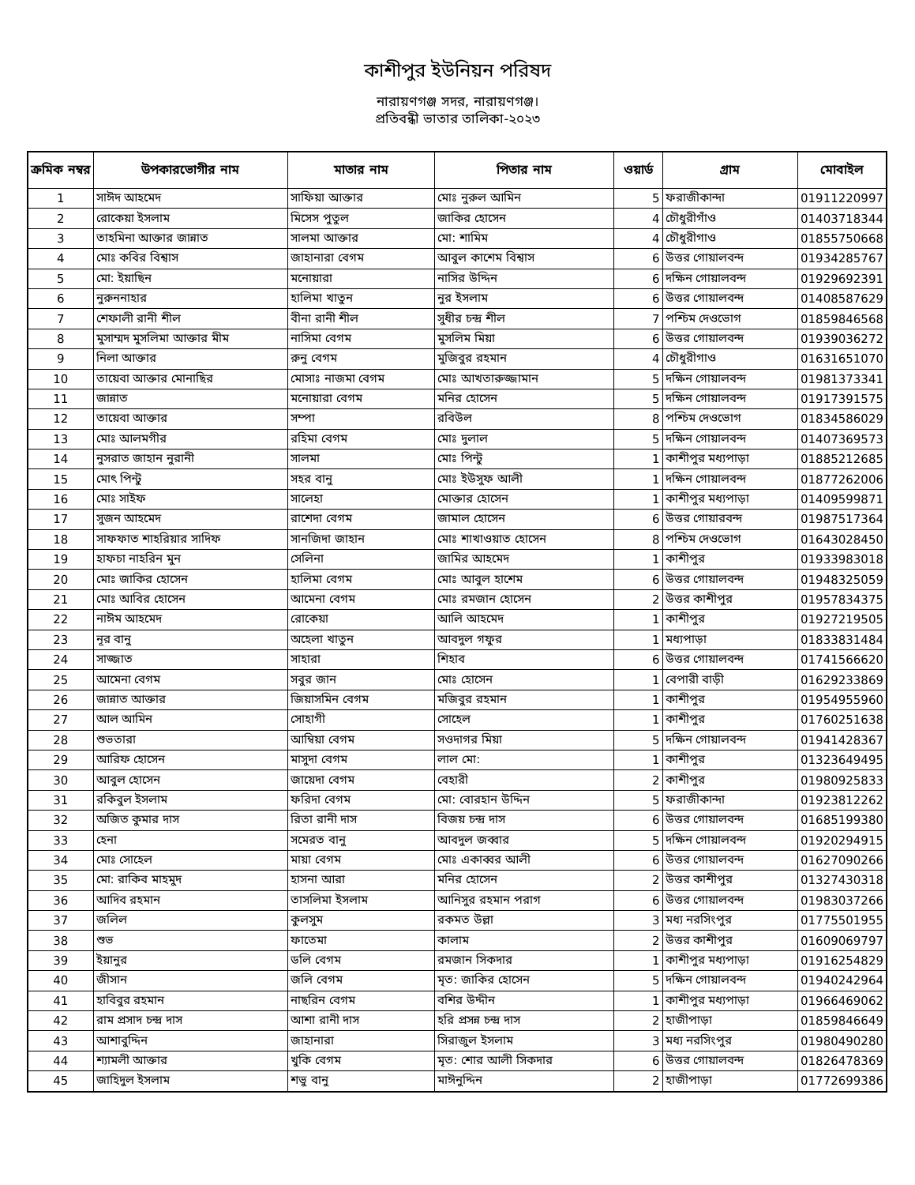কাশীপুর ইউনিয়ন পরিষদ
নারায়ণগঞ্জ সদর, নারায়ণগঞ্জ।
প্রতিবন্ধী ভাতার তালিকা-২০২৩
| ক্রমিক নম্বর | উপকারভোগীর নাম | মাতার নাম | পিতার নাম | ওয়ার্ড | গ্রাম | মোবাইল |
| --- | --- | --- | --- | --- | --- | --- |
| 1 | সাঈদ আহমেদ | সাফিয়া আক্তার | মোঃ নুরুল আমিন | 5 | ফরাজীকান্দা | 01911220997 |
| 2 | রোকেয়া ইসলাম | মিসেস পুতুল | জাকির হোসেন | 4 | চৌধুরীগাঁও | 01403718344 |
| 3 | তাহমিনা আক্তার জান্নাত | সালমা আক্তার | মো: শামিম | 4 | চৌধুরীগাও | 01855750668 |
| 4 | মোঃ কবির বিশ্বাস | জাহানারা বেগম | আবুল কাশেম বিশ্বাস | 6 | উত্তর গোয়ালবন্দ | 01934285767 |
| 5 | মো: ইয়াছিন | মনোয়ারা | নাসির উদ্দিন | 6 | দক্ষিন গোয়ালবন্দ | 01929692391 |
| 6 | নুরুননাহার | হালিমা খাতুন | নুর ইসলাম | 6 | উত্তর গোয়ালবন্দ | 01408587629 |
| 7 | শেফালী রানী শীল | বীনা রানী শীল | সুধীর চন্দ্র শীল | 7 | পশ্চিম দেওভোগ | 01859846568 |
| 8 | মুসাম্মদ মুসলিমা আক্তার মীম | নাসিমা বেগম | মুসলিম মিয়া | 6 | উত্তর গোয়ালবন্দ | 01939036272 |
| 9 | নিলা আক্তার | রুনু বেগম | মুজিবুর রহমান | 4 | চৌধুরীগাও | 01631651070 |
| 10 | তায়েবা আক্তার মোনাছির | মোসাঃ নাজমা বেগম | মোঃ আখতারুজ্জামান | 5 | দক্ষিন গোয়ালবন্দ | 01981373341 |
| 11 | জান্নাত | মনোয়ারা বেগম | মনির হোসেন | 5 | দক্ষিন গোয়ালবন্দ | 01917391575 |
| 12 | তায়েবা আক্তার | সম্পা | রবিউল | 8 | পশ্চিম দেওভোগ | 01834586029 |
| 13 | মোঃ আলমগীর | রহিমা বেগম | মোঃ দুলাল | 5 | দক্ষিন গোয়ালবন্দ | 01407369573 |
| 14 | নুসরাত জাহান নুরানী | সালমা | মোঃ পিন্টু | 1 | কাশীপুর মধ্যপাড়া | 01885212685 |
| 15 | মোৎ পিন্টু | সহর বানু | মোঃ ইউসুফ আলী | 1 | দক্ষিন গোয়ালবন্দ | 01877262006 |
| 16 | মোঃ সাইফ | সালেহা | মোক্তার হোসেন | 1 | কাশীপুর মধ্যপাড়া | 01409599871 |
| 17 | সুজন আহমেদ | রাশেদা বেগম | জামাল হোসেন | 6 | উত্তর গোয়ারবন্দ | 01987517364 |
| 18 | সাফফাত শাহরিয়ার সাদিফ | সানজিদা জাহান | মোঃ শাখাওয়াত হোসেন | 8 | পশ্চিম দেওভোগ | 01643028450 |
| 19 | হাফচা নাহরিন মুন | সেলিনা | জামির আহমেদ | 1 | কাশীপুর | 01933983018 |
| 20 | মোঃ জাকির হোসেন | হালিমা বেগম | মোঃ আবুল হাশেম | 6 | উত্তর গোয়ালবন্দ | 01948325059 |
| 21 | মোঃ আবির হোসেন | আমেনা বেগম | মোঃ রমজান হোসেন | 2 | উত্তর কাশীপুর | 01957834375 |
| 22 | নাঈম আহমেদ | রোকেয়া | আলি আহমেদ | 1 | কাশীপুর | 01927219505 |
| 23 | নূর বানু | অহেলা খাতুন | আবদুল গফুর | 1 | মধ্যপাড়া | 01833831484 |
| 24 | সাজ্জাত | সাহারা | শিহাব | 6 | উত্তর গোয়ালবন্দ | 01741566620 |
| 25 | আমেনা বেগম | সবুর জান | মোঃ হোসেন | 1 | বেপারী বাড়ী | 01629233869 |
| 26 | জান্নাত আক্তার | জিয়াসমিন বেগম | মজিবুর রহমান | 1 | কাশীপুর | 01954955960 |
| 27 | আল আমিন | সোহাগী | সোহেল | 1 | কাশীপুর | 01760251638 |
| 28 | শুভতারা | আম্বিয়া বেগম | সওদাগর মিয়া | 5 | দক্ষিন গোয়ালবন্দ | 01941428367 |
| 29 | আরিফ হোসেন | মাসুদা বেগম | লাল মো: | 1 | কাশীপুর | 01323649495 |
| 30 | আবুল হোসেন | জায়েদা বেগম | বেহারী | 2 | কাশীপুর | 01980925833 |
| 31 | রকিবুল ইসলাম | ফরিদা বেগম | মো: বোরহান উদ্দিন | 5 | ফরাজীকান্দা | 01923812262 |
| 32 | অজিত কুমার দাস | রিতা রানী দাস | বিজয় চন্দ্র দাস | 6 | উত্তর গোয়ালবন্দ | 01685199380 |
| 33 | হেনা | সমেরত বানু | আবদুল জব্বার | 5 | দক্ষিন গোয়ালবন্দ | 01920294915 |
| 34 | মোঃ সোহেল | মায়া বেগম | মোঃ একাব্বর আলী | 6 | উত্তর গোয়ালবন্দ | 01627090266 |
| 35 | মো: রাকিব মাহমুদ | হাসনা আরা | মনির হোসেন | 2 | উত্তর কাশীপুর | 01327430318 |
| 36 | আদিব রহমান | তাসলিমা ইসলাম | আনিসুর রহমান পরাগ | 6 | উত্তর গোয়ালবন্দ | 01983037266 |
| 37 | জলিল | কুলসুম | রকমত উল্লা | 3 | মধ্য নরসিংপুর | 01775501955 |
| 38 | শুভ | ফাতেমা | কালাম | 2 | উত্তর কাশীপুর | 01609069797 |
| 39 | ইয়ানুর | ডলি বেগম | রমজান সিকদার | 1 | কাশীপুর মধ্যপাড়া | 01916254829 |
| 40 | জীসান | জলি বেগম | মৃত: জাকির হোসেন | 5 | দক্ষিন গোয়ালবন্দ | 01940242964 |
| 41 | হাবিবুর রহমান | নাছরিন বেগম | বশির উদ্দীন | 1 | কাশীপুর মধ্যপাড়া | 01966469062 |
| 42 | রাম প্রসাদ চন্দ্র দাস | আশা রানী দাস | হরি প্রসন্ন চন্দ্র দাস | 2 | হাজীপাড়া | 01859846649 |
| 43 | আশাবুদ্দিন | জাহানারা | সিরাজুল ইসলাম | 3 | মধ্য নরসিংপুর | 01980490280 |
| 44 | শ্যামলী আক্তার | খুকি বেগম | মৃত: শোর আলী সিকদার | 6 | উত্তর গোয়ালবন্দ | 01826478369 |
| 45 | জাহিদুল ইসলাম | শভু বানু | মাঈনুদ্দিন | 2 | হাজীপাড়া | 01772699386 |